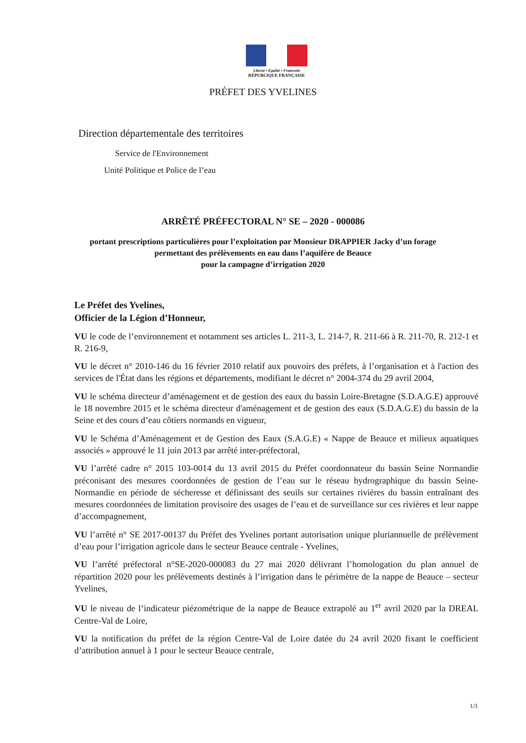Liberté • Égalité • Fraternité
RÉPUBLIQUE FRANÇAISE
PRÉFET DES YVELINES
Direction départementale des territoires
Service de l'Environnement
Unité Politique et Police de l’eau
ARRÊTÉ PRÉFECTORAL N° SE – 2020 - 000086
portant prescriptions particulières pour l’exploitation par Monsieur DRAPPIER Jacky d’un forage permettant des prélèvements en eau dans l’aquifère de Beauce
pour la campagne d’irrigation 2020
Le Préfet des Yvelines,
Officier de la Légion d’Honneur,
VU le code de l’environnement et notamment ses articles L. 211-3, L. 214-7, R. 211-66 à R. 211-70, R. 212-1 et R. 216-9,
VU le décret n° 2010-146 du 16 février 2010 relatif aux pouvoirs des préfets, à l’organisation et à l'action des services de l'État dans les régions et départements, modifiant le décret n° 2004-374 du 29 avril 2004,
VU le schéma directeur d’aménagement et de gestion des eaux du bassin Loire-Bretagne (S.D.A.G.E) approuvé le 18 novembre 2015 et le schéma directeur d'aménagement et de gestion des eaux (S.D.A.G.E) du bassin de la Seine et des cours d’eau côtiers normands en vigueur,
VU le Schéma d’Aménagement et de Gestion des Eaux (S.A.G.E) « Nappe de Beauce et milieux aquatiques associés » approuvé le 11 juin 2013 par arrêté inter-préfectoral,
VU l’arrêté cadre n° 2015 103-0014 du 13 avril 2015 du Préfet coordonnateur du bassin Seine Normandie préconisant des mesures coordonnées de gestion de l’eau sur le réseau hydrographique du bassin Seine-Normandie en période de sécheresse et définissant des seuils sur certaines rivières du bassin entraînant des mesures coordonnées de limitation provisoire des usages de l’eau et de surveillance sur ces rivières et leur nappe d’accompagnement,
VU l’arrêté n° SE 2017-00137 du Préfet des Yvelines portant autorisation unique pluriannuelle de prélèvement d’eau pour l’irrigation agricole dans le secteur Beauce centrale - Yvelines,
VU l’arrêté préfectoral n°SE-2020-000083 du 27 mai 2020 délivrant l’homologation du plan annuel de répartition 2020 pour les prélèvements destinés à l’irrigation dans le périmètre de la nappe de Beauce – secteur Yvelines,
VU le niveau de l’indicateur piézométrique de la nappe de Beauce extrapolé au 1<sup>er</sup> avril 2020 par la DREAL Centre-Val de Loire,
VU la notification du préfet de la région Centre-Val de Loire datée du 24 avril 2020 fixant le coefficient d’attribution annuel à 1 pour le secteur Beauce centrale,
1/3